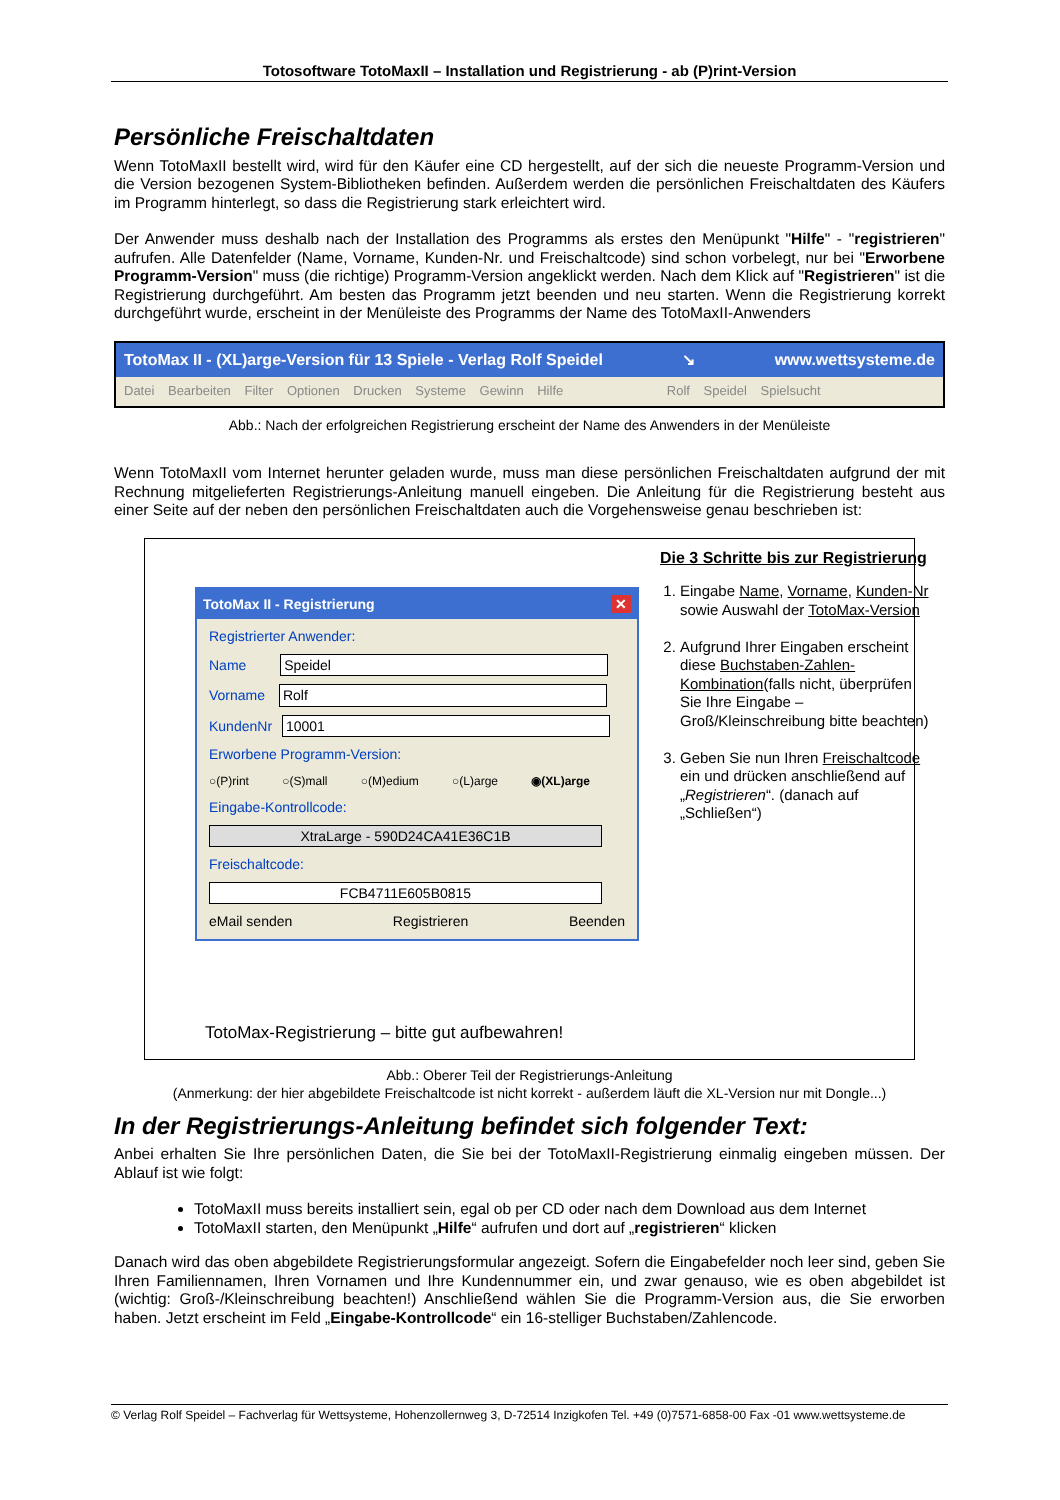Totosoftware TotoMaxII – Installation und Registrierung - ab (P)rint-Version
Persönliche Freischaltdaten
Wenn TotoMaxII bestellt wird, wird für den Käufer eine CD hergestellt, auf der sich die neueste Programm-Version und die Version bezogenen System-Bibliotheken befinden. Außerdem werden die persönlichen Freischaltdaten des Käufers im Programm hinterlegt, so dass die Registrierung stark erleichtert wird.
Der Anwender muss deshalb nach der Installation des Programms als erstes den Menüpunkt "Hilfe" - "registrieren" aufrufen. Alle Datenfelder (Name, Vorname, Kunden-Nr. und Freischaltcode) sind schon vorbelegt, nur bei "Erworbene Programm-Version" muss (die richtige) Programm-Version angeklickt werden. Nach dem Klick auf "Registrieren" ist die Registrierung durchgeführt. Am besten das Programm jetzt beenden und neu starten. Wenn die Registrierung korrekt durchgeführt wurde, erscheint in der Menüleiste des Programms der Name des TotoMaxII-Anwenders
TotoMax II - (XL)arge-Version für 13 Spiele - Verlag Rolf Speidel ↘ www.wettsysteme.de
Datei Bearbeiten Filter Optionen Drucken Systeme Gewinn Hilfe Rolf Speidel Spielsucht
Abb.: Nach der erfolgreichen Registrierung erscheint der Name des Anwenders in der Menüleiste
Wenn TotoMaxII vom Internet herunter geladen wurde, muss man diese persönlichen Freischaltdaten aufgrund der mit Rechnung mitgelieferten Registrierungs-Anleitung manuell eingeben. Die Anleitung für die Registrierung besteht aus einer Seite auf der neben den persönlichen Freischaltdaten auch die Vorgehensweise genau beschrieben ist:
TotoMax II - Registrierung ✕
Registrierter Anwender:
Name Speidel
Vorname Rolf
KundenNr 10001
Erworbene Programm-Version:
○(P)rint ○(S)mall ○(M)edium ○(L)arge ◉(XL)arge
Eingabe-Kontrollcode:
XtraLarge - 590D24CA41E36C1B
Freischaltcode:
FCB4711E605B0815
eMail senden Registrieren Beenden
Die 3 Schritte bis zur Registrierung
1. Eingabe Name, Vorname, Kunden-Nr sowie Auswahl der TotoMax-Version
2. Aufgrund Ihrer Eingaben erscheint diese Buchstaben-Zahlen-Kombination(falls nicht, überprüfen Sie Ihre Eingabe – Groß/Kleinschreibung bitte beachten)
3. Geben Sie nun Ihren Freischaltcode ein und drücken anschließend auf „Registrieren“. (danach auf „Schließen“)
TotoMax-Registrierung – bitte gut aufbewahren!
Abb.: Oberer Teil der Registrierungs-Anleitung
(Anmerkung: der hier abgebildete Freischaltcode ist nicht korrekt - außerdem läuft die XL-Version nur mit Dongle...)
In der Registrierungs-Anleitung befindet sich folgender Text:
Anbei erhalten Sie Ihre persönlichen Daten, die Sie bei der TotoMaxII-Registrierung einmalig eingeben müssen. Der Ablauf ist wie folgt:
TotoMaxII muss bereits installiert sein, egal ob per CD oder nach dem Download aus dem Internet
TotoMaxII starten, den Menüpunkt „Hilfe“ aufrufen und dort auf „registrieren“ klicken
Danach wird das oben abgebildete Registrierungsformular angezeigt. Sofern die Eingabefelder noch leer sind, geben Sie Ihren Familiennamen, Ihren Vornamen und Ihre Kundennummer ein, und zwar genauso, wie es oben abgebildet ist (wichtig: Groß-/Kleinschreibung beachten!) Anschließend wählen Sie die Programm-Version aus, die Sie erworben haben. Jetzt erscheint im Feld „Eingabe-Kontrollcode“ ein 16-stelliger Buchstaben/Zahlencode.
© Verlag Rolf Speidel – Fachverlag für Wettsysteme, Hohenzollernweg 3, D-72514 Inzigkofen Tel. +49 (0)7571-6858-00 Fax -01 www.wettsysteme.de